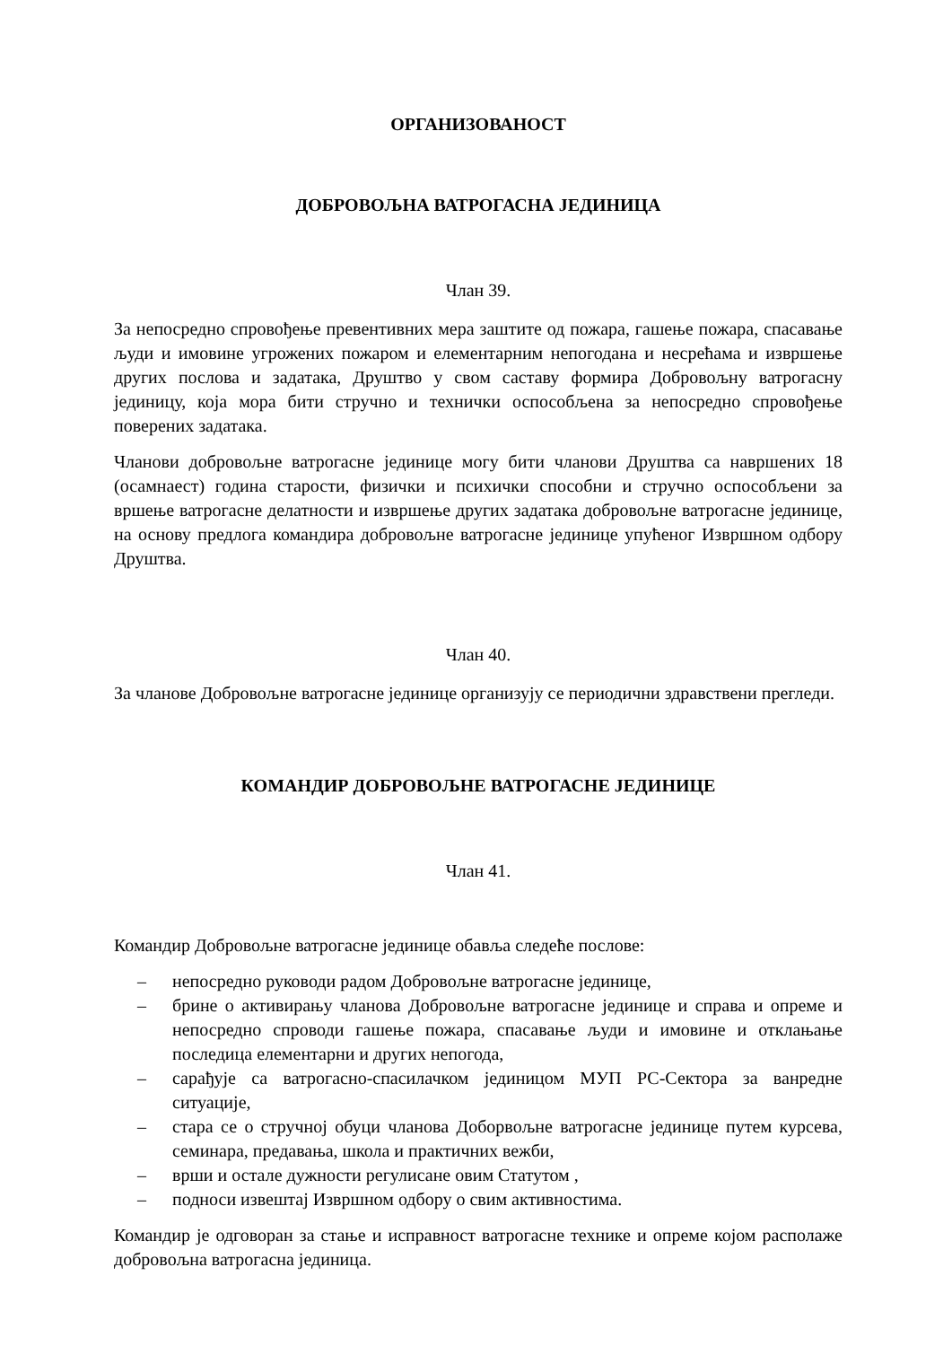ОРГАНИЗОВАНОСТ
ДОБРОВОЉНА ВАТРОГАСНА ЈЕДИНИЦА
Члан 39.
За непосредно спровођење превентивних мера заштите од пожара, гашење пожара, спасавање људи и имовине угрожених пожаром и елементарним непогодана и несрећама и извршење других послова и задатака, Друштво у свом саставу формира Добровољну ватрогасну јединицу, која мора бити стручно и технички оспособљена за непосредно спровођење поверених задатака.
Чланови добровољне ватрогасне јединице могу бити чланови Друштва са навршених 18 (осамнаест) година старости, физички и психички способни и стручно оспособљени за вршење ватрогасне делатности и извршење других задатака добровољне ватрогасне јединице, на основу предлога командира добровољне ватрогасне јединице упућеног Извршном одбору Друштва.
Члан 40.
За чланове Добровољне ватрогасне јединице организују се периодични здравствени прегледи.
КОМАНДИР ДОБРОВОЉНЕ ВАТРОГАСНЕ ЈЕДИНИЦЕ
Члан 41.
Командир Добровољне ватрогасне јединице обавља следеће послове:
– непосредно руководи радом Добровољне ватрогасне јединице,
– брине о активирању чланова Добровољне ватрогасне јединице и справа и опреме и непосредно спроводи гашење пожара, спасавање људи и имовине и отклањање последица елементарни и других непогода,
– сарађује са ватрогасно-спасилачком јединицом МУП РС-Сектора за ванредне ситуације,
– стара се о стручној обуци чланова Доборвољне ватрогасне јединице путем курсева, семинара, предавања, школа и практичних вежби,
– врши и остале дужности регулисане овим Статутом ,
– подноси извештај Извршном одбору о свим активностима.
Командир је одговоран за стање и исправност ватрогасне технике и опреме којом располаже добровољна ватрогасна јединица.